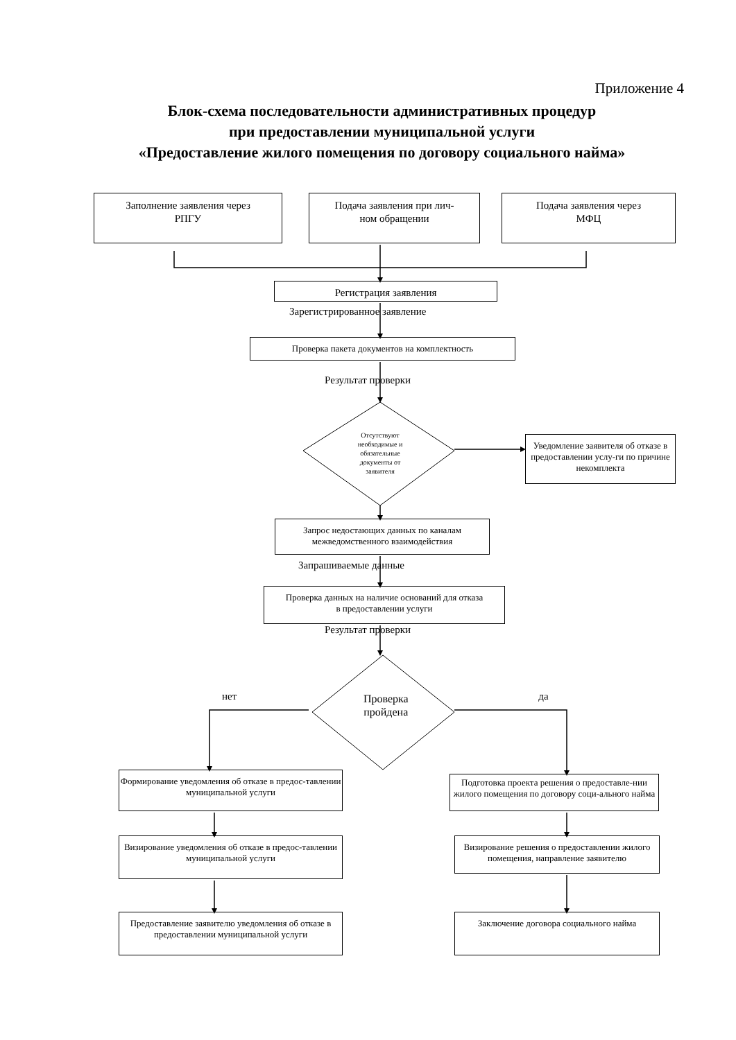Приложение 4
Блок-схема последовательности административных процедур
при предоставлении муниципальной услуги
«Предоставление жилого помещения по договору социального найма»
Заполнение заявления через
РПГУ
Подача заявления при лич-
ном обращении
Подача заявления через
МФЦ
Регистрация заявления
Зарегистрированное заявление
Проверка пакета документов на комплектность
Результат проверки
Отсутствуют необходимые и обязательные документы от заявителя
Уведомление заявителя об отказе в предоставлении услу-ги по причине некомплекта
Запрос недостающих данных по каналам
межведомственного взаимодействия
Запрашиваемые данные
Проверка данных на наличие оснований для отказа
в предоставлении услуги
Результат проверки
нет
Проверка пройдена
да
Формирование уведомления об отказе в предос-тавлении муниципальной услуги
Подготовка проекта решения о предоставле-нии жилого помещения по договору соци-ального найма
Визирование уведомления об отказе в предос-тавлении муниципальной услуги
Визирование решения о предоставлении жилого помещения, направление заявителю
Предоставление заявителю уведомления об отказе в предоставлении муниципальной услуги
Заключение договора социального найма